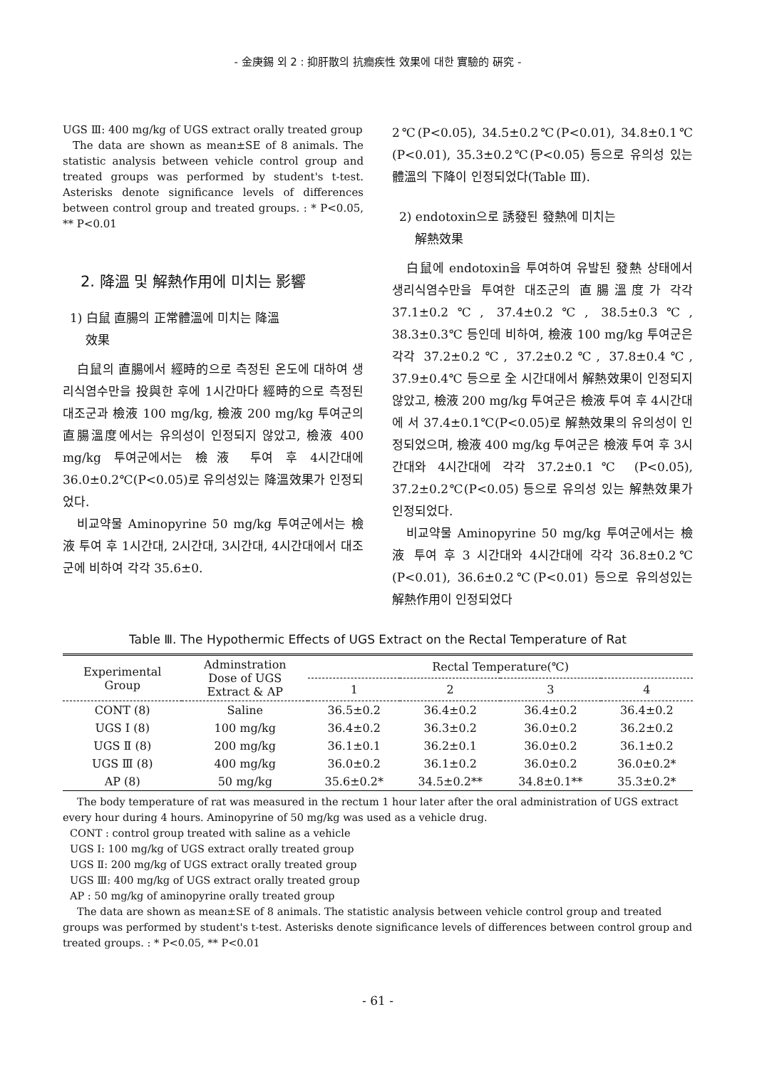- 金庚錫 외 2 : 抑肝散의 抗癎疾性 效果에 대한 實驗的 硏究 -
UGS Ⅲ: 400 mg/kg of UGS extract orally treated group
The data are shown as mean±SE of 8 animals. The statistic analysis between vehicle control group and treated groups was performed by student's t-test. Asterisks denote significance levels of differences between control group and treated groups. : * P<0.05, ** P<0.01
2. 降溫 및 解熱作用에 미치는 影響
1) 白鼠 直腸의 正常體溫에 미치는 降溫
效果
白鼠의 直腸에서 經時的으로 측정된 온도에 대하여 생리식염수만을 投與한 후에 1시간마다 經時的으로 측정된 대조군과 檢液 100 mg/kg, 檢液 200 mg/kg 투여군의 直腸溫度에서는 유의성이 인정되지 않았고, 檢液 400 mg/kg 투여군에서는 檢液 투여 후 4시간대에 36.0±0.2℃(P<0.05)로 유의성있는 降溫效果가 인정되었다.
비교약물 Aminopyrine 50 mg/kg 투여군에서는 檢液 투여 후 1시간대, 2시간대, 3시간대, 4시간대에서 대조군에 비하여 각각 35.6±0.
2℃(P<0.05), 34.5±0.2℃(P<0.01), 34.8±0.1℃ (P<0.01), 35.3±0.2℃(P<0.05) 등으로 유의성 있는 體溫의 下降이 인정되었다(Table Ⅲ).
2) endotoxin으로 誘發된 發熱에 미치는
解熱效果
白鼠에 endotoxin을 투여하여 유발된 發熱 상태에서 생리식염수만을 투여한 대조군의 直腸溫度가 각각 37.1±0.2℃, 37.4±0.2℃, 38.5±0.3℃, 38.3±0.3℃ 등인데 비하여, 檢液 100 mg/kg 투여군은 각각 37.2±0.2℃, 37.2±0.2℃, 37.8±0.4℃, 37.9±0.4℃ 등으로 全 시간대에서 解熱效果이 인정되지 않았고, 檢液 200 mg/kg 투여군은 檢液 투여 후 4시간대에 서 37.4±0.1℃(P<0.05)로 解熱效果의 유의성이 인정되었으며, 檢液 400 mg/kg 투여군은 檢液 투여 후 3시간대와 4시간대에 각각 37.2±0.1℃ (P<0.05), 37.2±0.2℃(P<0.05) 등으로 유의성 있는 解熱效果가 인정되었다.
비교약물 Aminopyrine 50 mg/kg 투여군에서는 檢液 투여 후 3 시간대와 4시간대에 각각 36.8±0.2℃(P<0.01), 36.6±0.2℃(P<0.01) 등으로 유의성있는 解熱作用이 인정되었다
Table Ⅲ. The Hypothermic Effects of UGS Extract on the Rectal Temperature of Rat
| Experimental Group | Adminstration Dose of UGS Extract & AP | Rectal Temperature(℃) | | | |
| --- | --- | --- | --- | --- | --- |
| | | 1 | 2 | 3 | 4 |
| CONT (8) | Saline | 36.5±0.2 | 36.4±0.2 | 36.4±0.2 | 36.4±0.2 |
| UGS Ⅰ (8) | 100 mg/kg | 36.4±0.2 | 36.3±0.2 | 36.0±0.2 | 36.2±0.2 |
| UGS Ⅱ (8) | 200 mg/kg | 36.1±0.1 | 36.2±0.1 | 36.0±0.2 | 36.1±0.2 |
| UGS Ⅲ (8) | 400 mg/kg | 36.0±0.2 | 36.1±0.2 | 36.0±0.2 | 36.0±0.2* |
| AP (8) | 50 mg/kg | 35.6±0.2* | 34.5±0.2** | 34.8±0.1** | 35.3±0.2* |
The body temperature of rat was measured in the rectum 1 hour later after the oral administration of UGS extract every hour during 4 hours. Aminopyrine of 50 mg/kg was used as a vehicle drug.
CONT : control group treated with saline as a vehicle
UGS Ⅰ: 100 mg/kg of UGS extract orally treated group
UGS Ⅱ: 200 mg/kg of UGS extract orally treated group
UGS Ⅲ: 400 mg/kg of UGS extract orally treated group
AP : 50 mg/kg of aminopyrine orally treated group
The data are shown as mean±SE of 8 animals. The statistic analysis between vehicle control group and treated groups was performed by student's t-test. Asterisks denote significance levels of differences between control group and treated groups. : * P<0.05, ** P<0.01
- 61 -